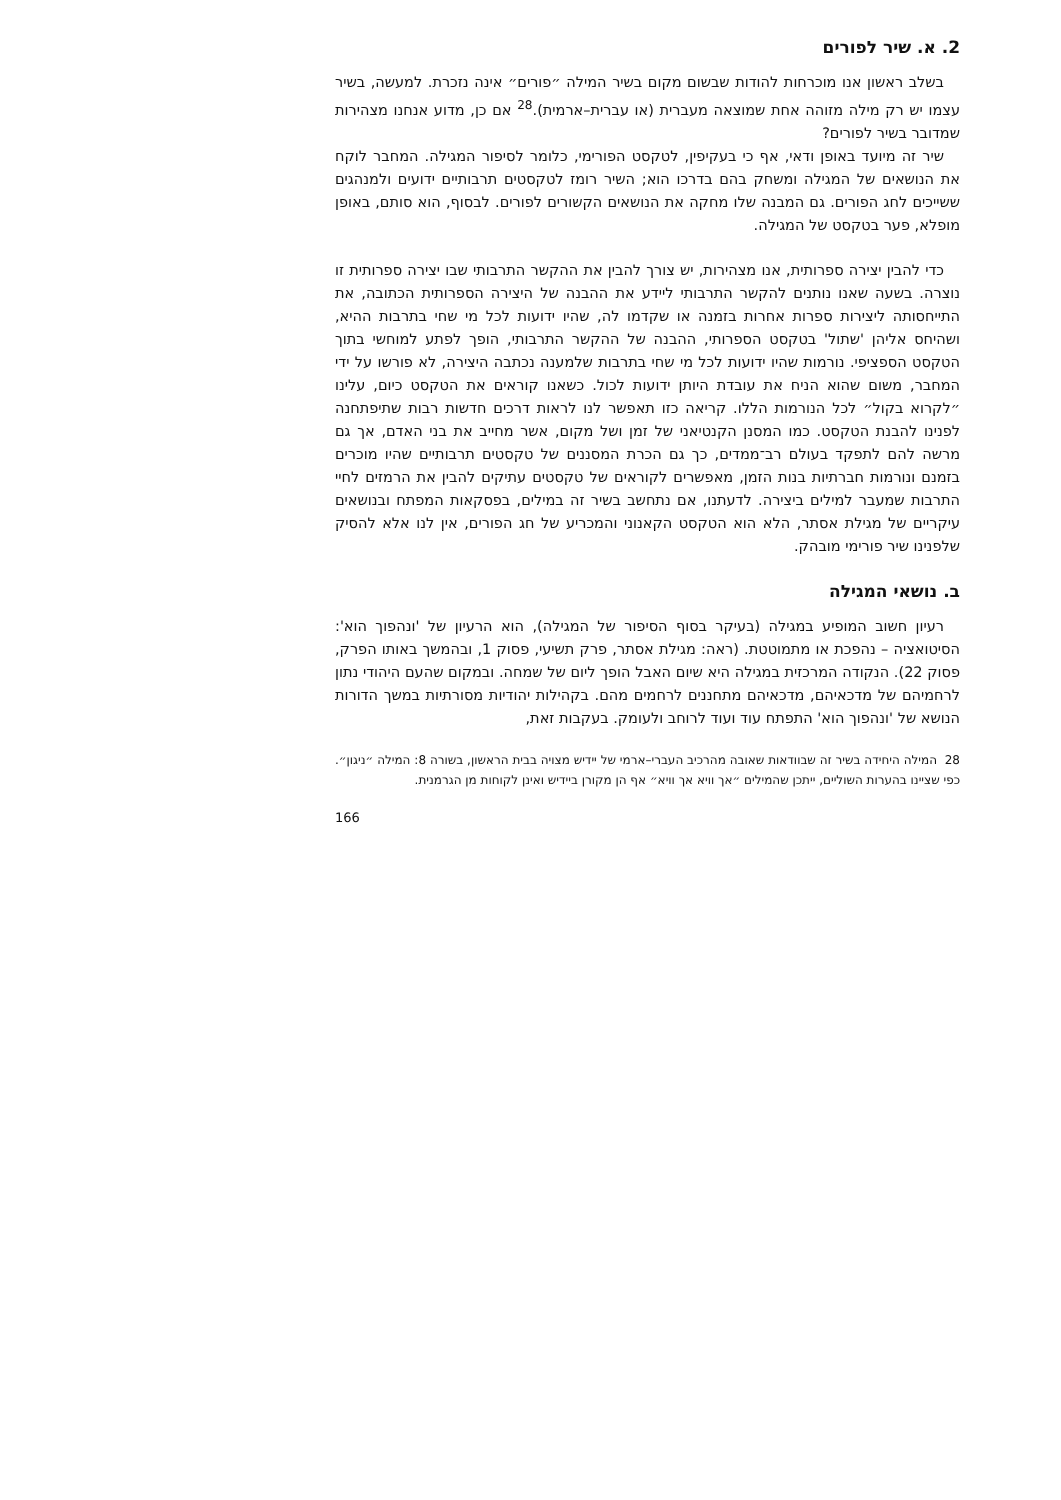2. א. שיר לפורים
בשלב ראשון אנו מוכרחות להודות שבשום מקום בשיר המילה ״פורים״ אינה נזכרת. למעשה, בשיר עצמו יש רק מילה מזוהה אחת שמוצאה מעברית (או עברית–ארמית).<sup>28</sup> אם כן, מדוע אנחנו מצהירות שמדובר בשיר לפורים?
שיר זה מיועד באופן ודאי, אף כי בעקיפין, לטקסט הפורימי, כלומר לסיפור המגילה. המחבר לוקח את הנושאים של המגילה ומשחק בהם בדרכו הוא; השיר רומז לטקסטים תרבותיים ידועים ולמנהגים ששייכים לחג הפורים. גם המבנה שלו מחקה את הנושאים הקשורים לפורים. לבסוף, הוא סותם, באופן מופלא, פער בטקסט של המגילה.
כדי להבין יצירה ספרותית, אנו מצהירות, יש צורך להבין את ההקשר התרבותי שבו יצירה ספרותית זו נוצרה. בשעה שאנו נותנים להקשר התרבותי ליידע את ההבנה של היצירה הספרותית הכתובה, את התייחסותה ליצירות ספרות אחרות בזמנה או שקדמו לה, שהיו ידועות לכל מי שחי בתרבות ההיא, ושהיחס אליהן 'שתול' בטקסט הספרותי, ההבנה של ההקשר התרבותי, הופך לפתע למוחשי בתוך הטקסט הספציפי. נורמות שהיו ידועות לכל מי שחי בתרבות שלמענה נכתבה היצירה, לא פורשו על ידי המחבר, משום שהוא הניח את עובדת היותן ידועות לכול. כשאנו קוראים את הטקסט כיום, עלינו ״לקרוא בקול״ לכל הנורמות הללו. קריאה כזו תאפשר לנו לראות דרכים חדשות רבות שתיפתחנה לפנינו להבנת הטקסט. כמו המסנן הקנטיאני של זמן ושל מקום, אשר מחייב את בני האדם, אך גם מרשה להם לתפקד בעולם רב־ממדים, כך גם הכרת המסננים של טקסטים תרבותיים שהיו מוכרים בזמנם ונורמות חברתיות בנות הזמן, מאפשרים לקוראים של טקסטים עתיקים להבין את הרמזים לחיי התרבות שמעבר למילים ביצירה. לדעתנו, אם נתחשב בשיר זה במילים, בפסקאות המפתח ובנושאים עיקריים של מגילת אסתר, הלא הוא הטקסט הקאנוני והמכריע של חג הפורים, אין לנו אלא להסיק שלפנינו שיר פורימי מובהק.
ב. נושאי המגילה
רעיון חשוב המופיע במגילה (בעיקר בסוף הסיפור של המגילה), הוא הרעיון של 'ונהפוך הוא': הסיטואציה – נהפכת או מתמוטטת. (ראה: מגילת אסתר, פרק תשיעי, פסוק 1, ובהמשך באותו הפרק, פסוק 22). הנקודה המרכזית במגילה היא שיום האבל הופך ליום של שמחה. ובמקום שהעם היהודי נתון לרחמיהם של מדכאיהם, מדכאיהם מתחננים לרחמים מהם. בקהילות יהודיות מסורתיות במשך הדורות הנושא של 'ונהפוך הוא' התפתח עוד ועוד לרוחב ולעומק. בעקבות זאת,
28 המילה היחידה בשיר זה שבוודאות שאובה מהרכיב העברי–ארמי של יידיש מצויה בבית הראשון, בשורה 8: המילה ״ניגון״. כפי שציינו בהערות השוליים, ייתכן שהמילים ״אך וויא אך וויא״ אף הן מקורן ביידיש ואינן לקוחות מן הגרמנית.
166